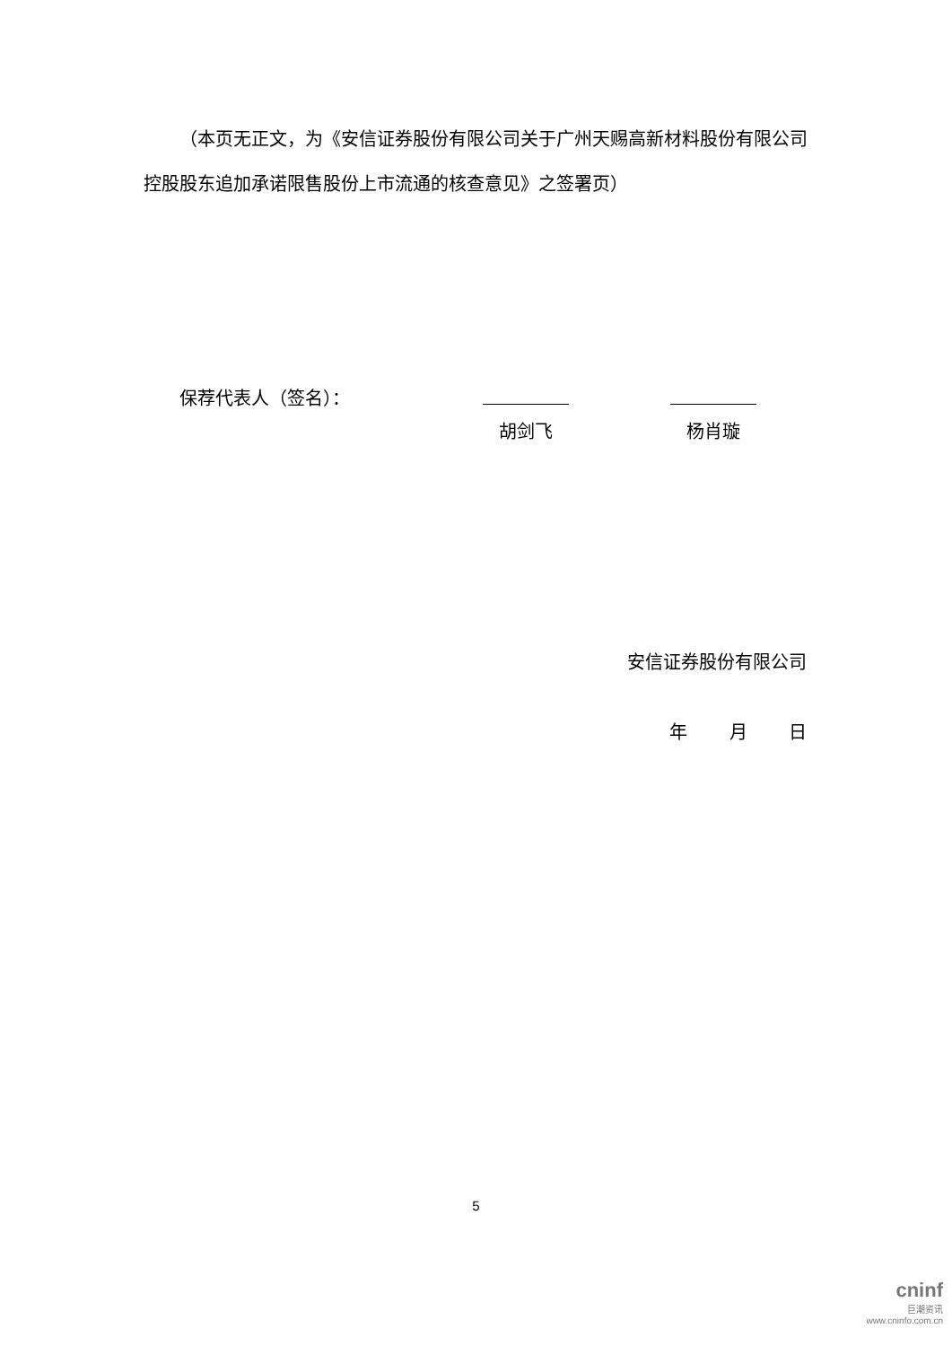（本页无正文，为《安信证券股份有限公司关于广州天赐高新材料股份有限公司控股股东追加承诺限售股份上市流通的核查意见》之签署页）
保荐代表人（签名）： 胡剑飞 杨肖璇
安信证券股份有限公司
年 月 日
5
cninf
巨潮资讯
www.cninfo.com.cn